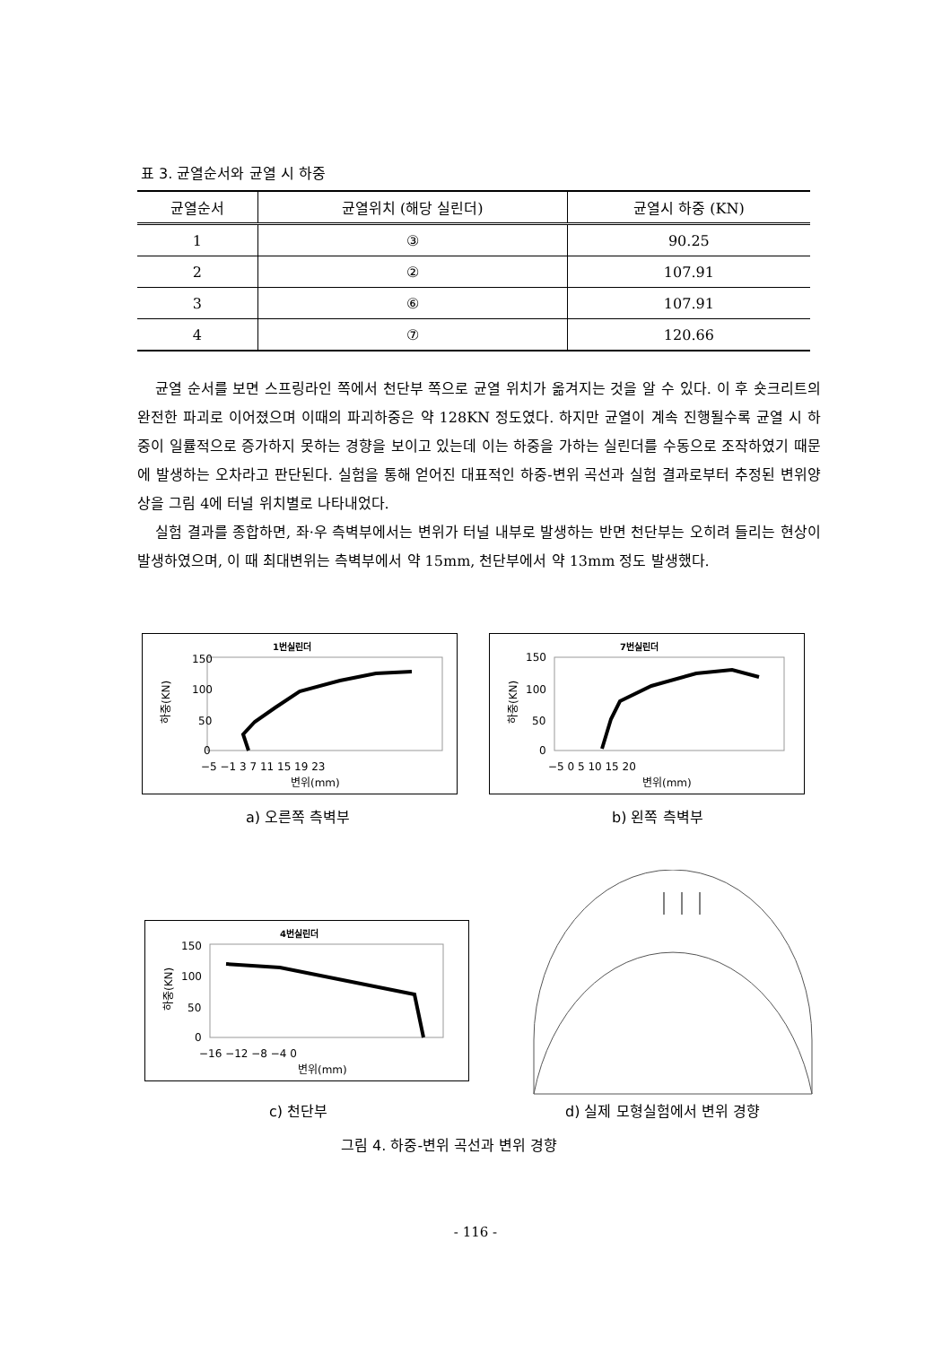표 3. 균열순서와 균열 시 하중
| 균열순서 | 균열위치 (해당 실린더) | 균열시 하중 (KN) |
| --- | --- | --- |
| 1 | ③ | 90.25 |
| 2 | ② | 107.91 |
| 3 | ⑥ | 107.91 |
| 4 | ⑦ | 120.66 |
균열 순서를 보면 스프링라인 쪽에서 천단부 쪽으로 균열 위치가 옮겨지는 것을 알 수 있다. 이 후 숏크리트의 완전한 파괴로 이어졌으며 이때의 파괴하중은 약 128KN 정도였다. 하지만 균열이 계속 진행될수록 균열 시 하중이 일률적으로 증가하지 못하는 경향을 보이고 있는데 이는 하중을 가하는 실린더를 수동으로 조작하였기 때문에 발생하는 오차라고 판단된다. 실험을 통해 얻어진 대표적인 하중-변위 곡선과 실험 결과로부터 추정된 변위양상을 그림 4에 터널 위치별로 나타내었다.
실험 결과를 종합하면, 좌·우 측벽부에서는 변위가 터널 내부로 발생하는 반면 천단부는 오히려 들리는 현상이 발생하였으며, 이 때 최대변위는 측벽부에서 약 15mm, 천단부에서 약 13mm 정도 발생했다.
1번실린더
150
100
50
0
−5 −1 3 7 11 15 19 23
변위(mm)
하중(KN)
a) 오른쪽 측벽부
7번실린더
150
100
50
0
−5 0 5 10 15 20
변위(mm)
하중(KN)
b) 왼쪽 측벽부
4번실린더
150
100
50
0
−16 −12 −8 −4 0
변위(mm)
하중(KN)
c) 천단부 d) 실제 모형실험에서 변위 경향
그림 4. 하중-변위 곡선과 변위 경향
- 116 -